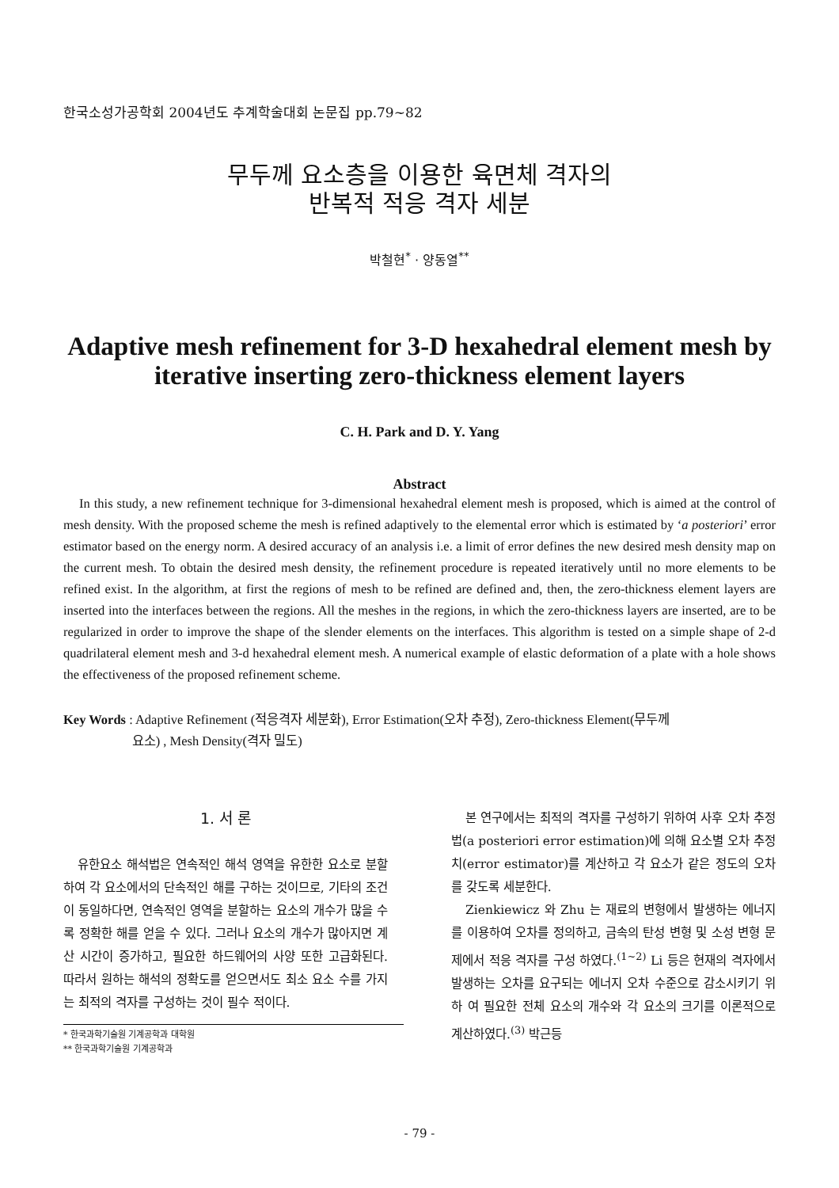한국소성가공학회 2004년도 추계학술대회 논문집 pp.79~82
무두께 요소층을 이용한 육면체 격자의
반복적 적응 격자 세분
박철현<sup>*</sup> · 양동열<sup>**</sup>
Adaptive mesh refinement for 3-D hexahedral element mesh by
iterative inserting zero-thickness element layers
C. H. Park and D. Y. Yang
Abstract
In this study, a new refinement technique for 3-dimensional hexahedral element mesh is proposed, which is aimed at the control of mesh density. With the proposed scheme the mesh is refined adaptively to the elemental error which is estimated by ‘a posteriori’ error estimator based on the energy norm. A desired accuracy of an analysis i.e. a limit of error defines the new desired mesh density map on the current mesh. To obtain the desired mesh density, the refinement procedure is repeated iteratively until no more elements to be refined exist. In the algorithm, at first the regions of mesh to be refined are defined and, then, the zero-thickness element layers are inserted into the interfaces between the regions. All the meshes in the regions, in which the zero-thickness layers are inserted, are to be regularized in order to improve the shape of the slender elements on the interfaces. This algorithm is tested on a simple shape of 2-d quadrilateral element mesh and 3-d hexahedral element mesh. A numerical example of elastic deformation of a plate with a hole shows the effectiveness of the proposed refinement scheme.
Key Words : Adaptive Refinement (적응격자 세분화), Error Estimation(오차 추정), Zero-thickness Element(무두께
요소) , Mesh Density(격자 밀도)
1. 서 론
유한요소 해석법은 연속적인 해석 영역을 유한한 요소로 분할하여 각 요소에서의 단속적인 해를 구하는 것이므로, 기타의 조건이 동일하다면, 연속적인 영역을 분할하는 요소의 개수가 많을 수록 정확한 해를 얻을 수 있다. 그러나 요소의 개수가 많아지면 계산 시간이 증가하고, 필요한 하드웨어의 사양 또한 고급화된다. 따라서 원하는 해석의 정확도를 얻으면서도 최소 요소 수를 가지는 최적의 격자를 구성하는 것이 필수 적이다.
* 한국과학기술원 기계공학과 대학원
** 한국과학기술원 기계공학과
본 연구에서는 최적의 격자를 구성하기 위하여 사후 오차 추정법(a posteriori error estimation)에 의해 요소별 오차 추정치(error estimator)를 계산하고 각 요소가 같은 정도의 오차를 갖도록 세분한다.
Zienkiewicz 와 Zhu 는 재료의 변형에서 발생하는 에너지를 이용하여 오차를 정의하고, 금속의 탄성 변형 및 소성 변형 문제에서 적응 격자를 구성 하였다.<sup>(1~2)</sup> Li 등은 현재의 격자에서 발생하는 오차를 요구되는 에너지 오차 수준으로 감소시키기 위하 여 필요한 전체 요소의 개수와 각 요소의 크기를 이론적으로 계산하였다.<sup>(3)</sup> 박근등
- 79 -